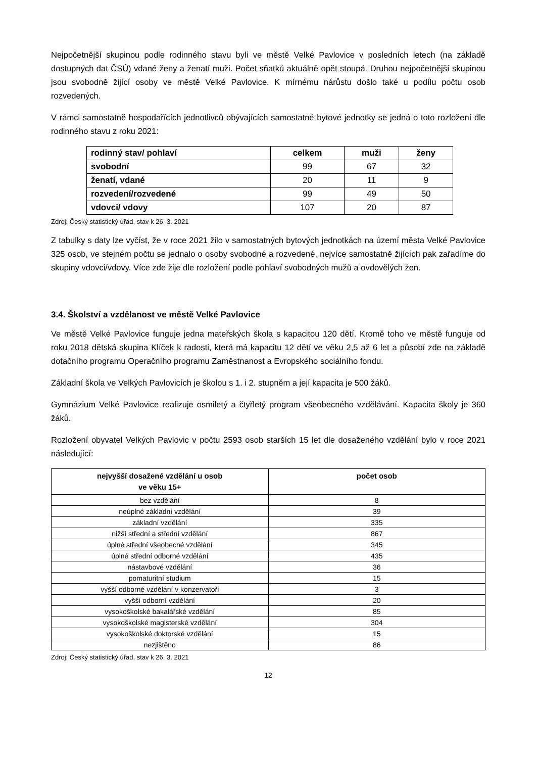Nejpočetnější skupinou podle rodinného stavu byli ve městě Velké Pavlovice v posledních letech (na základě dostupných dat ČSÚ) vdané ženy a ženatí muži. Počet sňatků aktuálně opět stoupá. Druhou nejpočetnější skupinou jsou svobodně žijící osoby ve městě Velké Pavlovice. K mírnému nárůstu došlo také u podílu počtu osob rozvedených.
V rámci samostatně hospodařících jednotlivců obývajících samostatné bytové jednotky se jedná o toto rozložení dle rodinného stavu z roku 2021:
| rodinný stav/ pohlaví | celkem | muži | ženy |
| --- | --- | --- | --- |
| svobodní | 99 | 67 | 32 |
| ženatí, vdané | 20 | 11 | 9 |
| rozvedení/rozvedené | 99 | 49 | 50 |
| vdovci/ vdovy | 107 | 20 | 87 |
Zdroj: Český statistický úřad, stav k 26. 3. 2021
Z tabulky s daty lze vyčíst, že v roce 2021 žilo v samostatných bytových jednotkách na území města Velké Pavlovice 325 osob, ve stejném počtu se jednalo o osoby svobodné a rozvedené, nejvíce samostatně žijících pak zařadíme do skupiny vdovci/vdovy. Více zde žije dle rozložení podle pohlaví svobodných mužů a ovdovělých žen.
3.4. Školství a vzdělanost ve městě Velké Pavlovice
Ve městě Velké Pavlovice funguje jedna mateřských škola s kapacitou 120 dětí. Kromě toho ve městě funguje od roku 2018 dětská skupina Klíček k radosti, která má kapacitu 12 dětí ve věku 2,5 až 6 let a působí zde na základě dotačního programu Operačního programu Zaměstnanost a Evropského sociálního fondu.
Základní škola ve Velkých Pavlovicích je školou s 1. i 2. stupněm a její kapacita je 500 žáků.
Gymnázium Velké Pavlovice realizuje osmiletý a čtyřletý program všeobecného vzdělávání. Kapacita školy je 360 žáků.
Rozložení obyvatel Velkých Pavlovic v počtu 2593 osob starších 15 let dle dosaženého vzdělání bylo v roce 2021 následující:
| nejvyšší dosažené vzdělání u osob ve věku 15+ | počet osob |
| --- | --- |
| bez vzdělání | 8 |
| neúplné základní vzdělání | 39 |
| základní vzdělání | 335 |
| nižší střední a střední vzdělání | 867 |
| úplné střední všeobecné vzdělání | 345 |
| úplné střední odborné vzdělání | 435 |
| nástavbové vzdělání | 36 |
| pomaturitní studium | 15 |
| vyšší odborné vzdělání v konzervatoři | 3 |
| vyšší odborní vzdělání | 20 |
| vysokoškolské bakalářské vzdělání | 85 |
| vysokoškolské magisterské vzdělání | 304 |
| vysokoškolské doktorské vzdělání | 15 |
| nezjištěno | 86 |
Zdroj: Český statistický úřad, stav k 26. 3. 2021
12